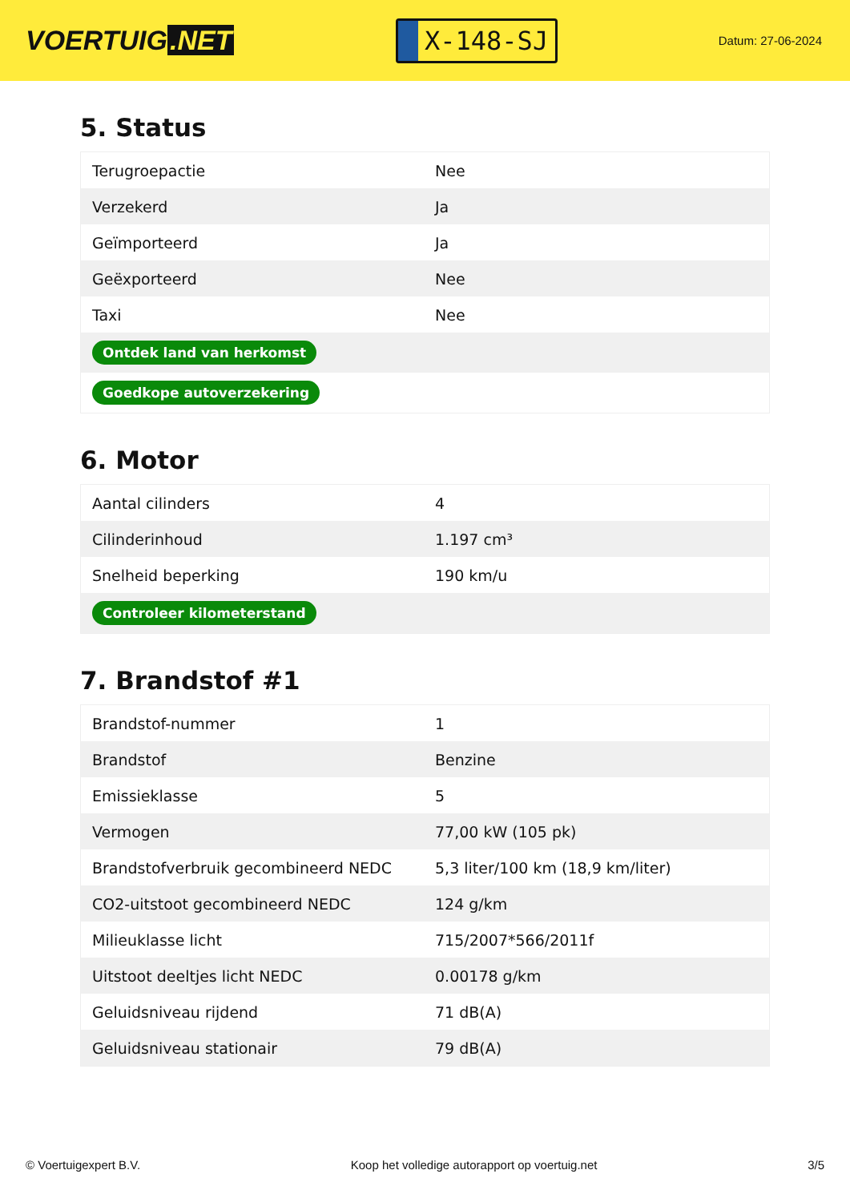VOERTUIG.NET
X-148-SJ
Datum: 27-06-2024
5. Status
| Terugroepactie | Nee |
| Verzekerd | Ja |
| Geïmporteerd | Ja |
| Geëxporteerd | Nee |
| Taxi | Nee |
| Ontdek land van herkomst | |
| Goedkope autoverzekering | |
6. Motor
| Aantal cilinders | 4 |
| Cilinderinhoud | 1.197 cm³ |
| Snelheid beperking | 190 km/u |
| Controleer kilometerstand | |
7. Brandstof #1
| Brandstof-nummer | 1 |
| Brandstof | Benzine |
| Emissieklasse | 5 |
| Vermogen | 77,00 kW (105 pk) |
| Brandstofverbruik gecombineerd NEDC | 5,3 liter/100 km (18,9 km/liter) |
| CO2-uitstoot gecombineerd NEDC | 124 g/km |
| Milieuklasse licht | 715/2007*566/2011f |
| Uitstoot deeltjes licht NEDC | 0.00178 g/km |
| Geluidsniveau rijdend | 71 dB(A) |
| Geluidsniveau stationair | 79 dB(A) |
© Voertuigexpert B.V. Koop het volledige autorapport op voertuig.net 3/5